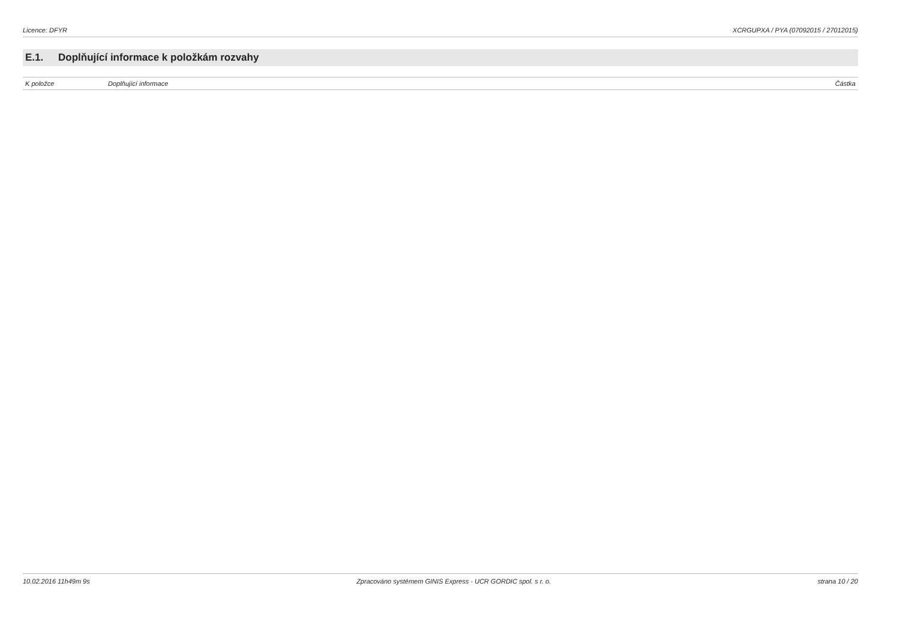Licence: DFYR XCRGUPXA / PYA (07092015 / 27012015)
E.1. Doplňující informace k položkám rozvahy
| K položce | Doplňující informace | Částka |
| --- | --- | --- |
10.02.2016 11h49m 9s Zpracováno systémem GINIS Express - UCR GORDIC spol. s r. o.
strana 10 / 20